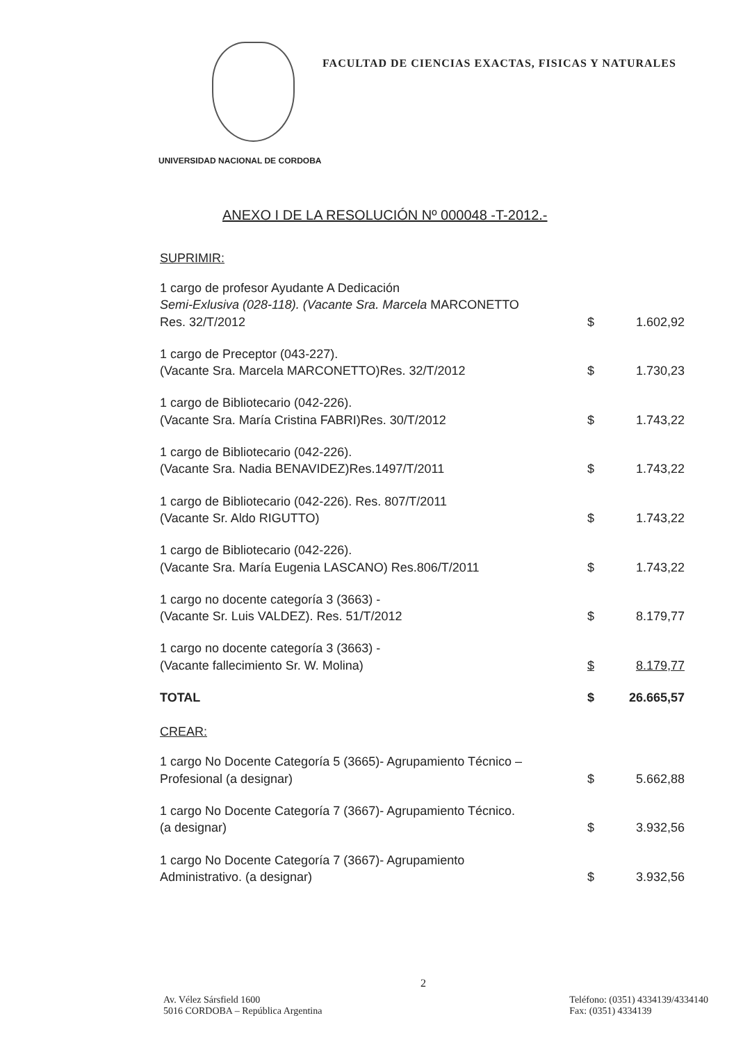FACULTAD DE CIENCIAS EXACTAS, FISICAS Y NATURALES
UNIVERSIDAD NACIONAL DE CORDOBA
ANEXO I DE LA RESOLUCIÓN Nº 000048 -T-2012.-
SUPRIMIR:
| 1 cargo de profesor Ayudante A Dedicación Semi-Exlusiva (028-118). (Vacante Sra. Marcela MARCONETTO Res. 32/T/2012 | $ | 1.602,92 |
| 1 cargo de Preceptor (043-227). (Vacante Sra. Marcela MARCONETTO)Res. 32/T/2012 | $ | 1.730,23 |
| 1 cargo de Bibliotecario (042-226). (Vacante Sra. María Cristina FABRI)Res. 30/T/2012 | $ | 1.743,22 |
| 1 cargo de Bibliotecario (042-226). (Vacante Sra. Nadia BENAVIDEZ)Res.1497/T/2011 | $ | 1.743,22 |
| 1 cargo de Bibliotecario (042-226). Res. 807/T/2011 (Vacante Sr. Aldo RIGUTTO) | $ | 1.743,22 |
| 1 cargo de Bibliotecario (042-226). (Vacante Sra. María Eugenia LASCANO) Res.806/T/2011 | $ | 1.743,22 |
| 1 cargo no docente categoría 3 (3663) - (Vacante Sr. Luis VALDEZ). Res. 51/T/2012 | $ | 8.179,77 |
| 1 cargo no docente categoría 3 (3663) - (Vacante fallecimiento Sr. W. Molina) | $ | 8.179,77 |
| TOTAL | $ | 26.665,57 |
CREAR:
| 1 cargo No Docente Categoría 5 (3665)- Agrupamiento Técnico – Profesional (a designar) | $ | 5.662,88 |
| 1 cargo No Docente Categoría 7 (3667)- Agrupamiento Técnico. (a designar) | $ | 3.932,56 |
| 1 cargo No Docente Categoría 7 (3667)- Agrupamiento Administrativo. (a designar) | $ | 3.932,56 |
2
Av. Vélez Sársfield 1600
5016 CORDOBA – República Argentina
Teléfono: (0351) 4334139/4334140
Fax: (0351) 4334139